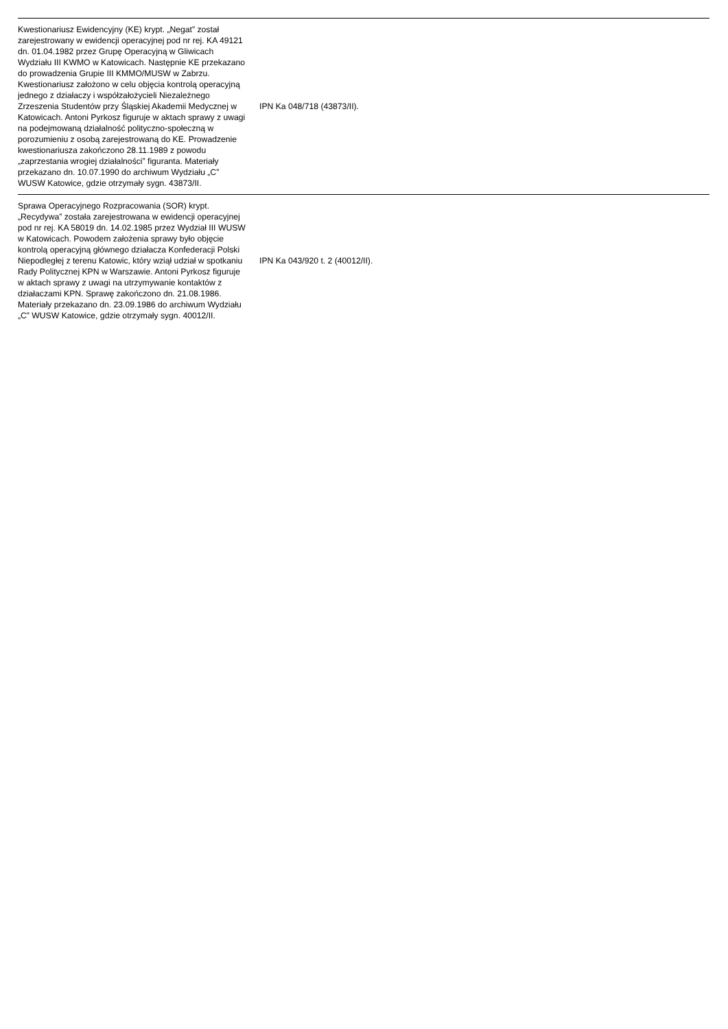| Kwestionariusz Ewidencyjny (KE) krypt. „Negat” został zarejestrowany w ewidencji operacyjnej pod nr rej. KA 49121 dn. 01.04.1982 przez Grupę Operacyjną w Gliwicach Wydziału III KWMO w Katowicach. Następnie KE przekazano do prowadzenia Grupie III KMMO/MUSW w Zabrzu. Kwestionariusz założono w celu objęcia kontrolą operacyjną jednego z działaczy i współzałożycieli Niezależnego Zrzeszenia Studentów przy Śląskiej Akademii Medycznej w Katowicach. Antoni Pyrkosz figuruje w aktach sprawy z uwagi na podejmowaną działalność polityczno-społeczną w porozumieniu z osobą zarejestrowaną do KE. Prowadzenie kwestionariusza zakończono 28.11.1989 z powodu „zaprzestania wrogiej działalności” figuranta. Materiały przekazano dn. 10.07.1990 do archiwum Wydziału „C” WUSW Katowice, gdzie otrzymały sygn. 43873/II. | IPN Ka 048/718 (43873/II). | |
| Sprawa Operacyjnego Rozpracowania (SOR) krypt. „Recydywa” została zarejestrowana w ewidencji operacyjnej pod nr rej. KA 58019 dn. 14.02.1985 przez Wydział III WUSW w Katowicach. Powodem założenia sprawy było objęcie kontrolą operacyjną głównego działacza Konfederacji Polski Niepodległej z terenu Katowic, który wziął udział w spotkaniu Rady Politycznej KPN w Warszawie. Antoni Pyrkosz figuruje w aktach sprawy z uwagi na utrzymywanie kontaktów z działaczami KPN. Sprawę zakończono dn. 21.08.1986. Materiały przekazano dn. 23.09.1986 do archiwum Wydziału „C” WUSW Katowice, gdzie otrzymały sygn. 40012/II. | IPN Ka 043/920 t. 2 (40012/II). | |